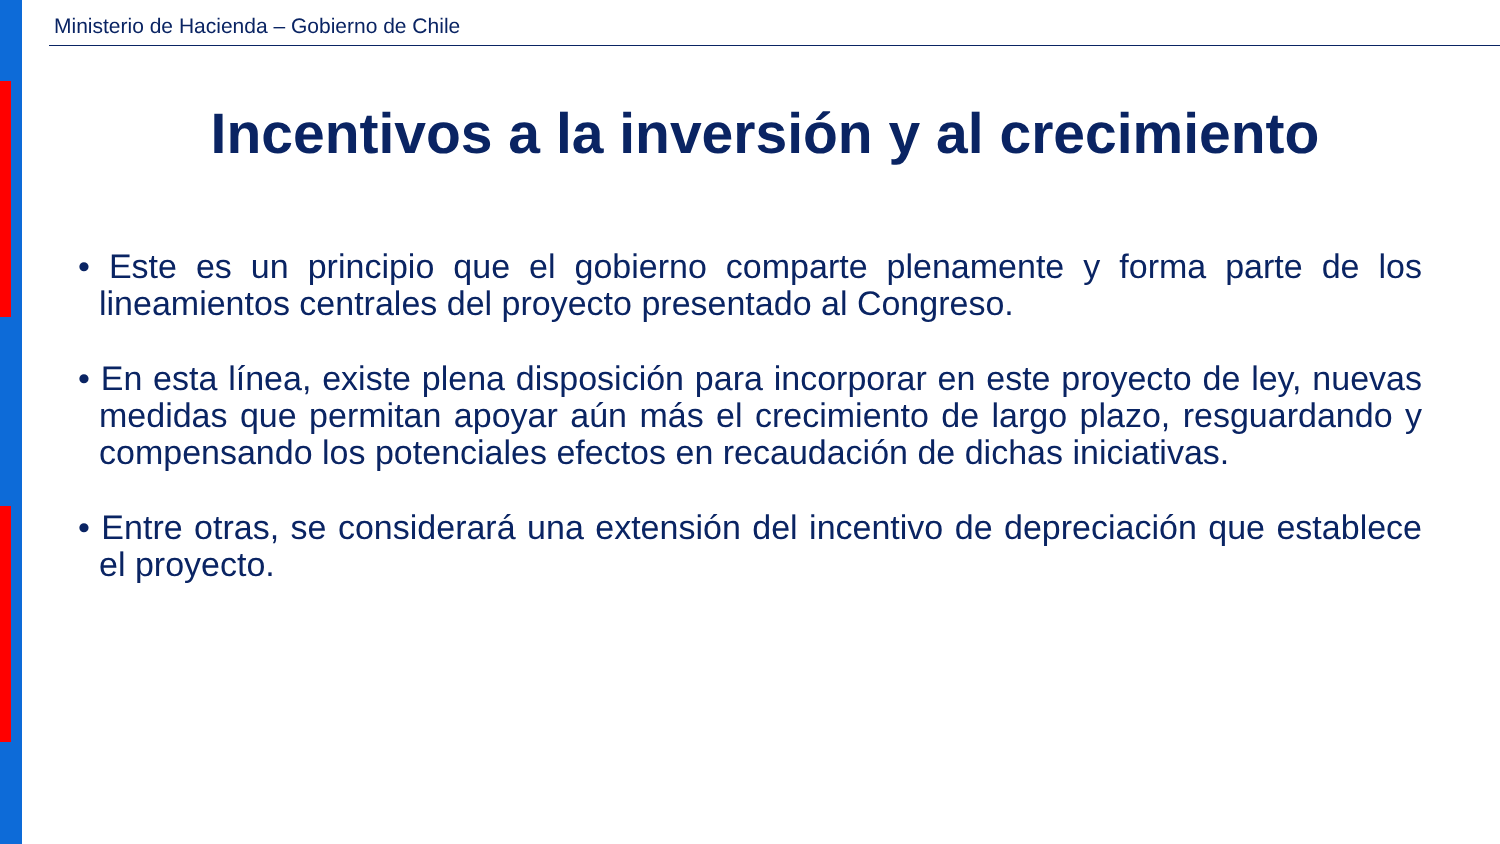Ministerio de Hacienda – Gobierno de Chile
Incentivos a la inversión y al crecimiento
• Este es un principio que el gobierno comparte plenamente y forma parte de los lineamientos centrales del proyecto presentado al Congreso.
• En esta línea, existe plena disposición para incorporar en este proyecto de ley, nuevas medidas que permitan apoyar aún más el crecimiento de largo plazo, resguardando y compensando los potenciales efectos en recaudación de dichas iniciativas.
• Entre otras, se considerará una extensión del incentivo de depreciación que establece el proyecto.